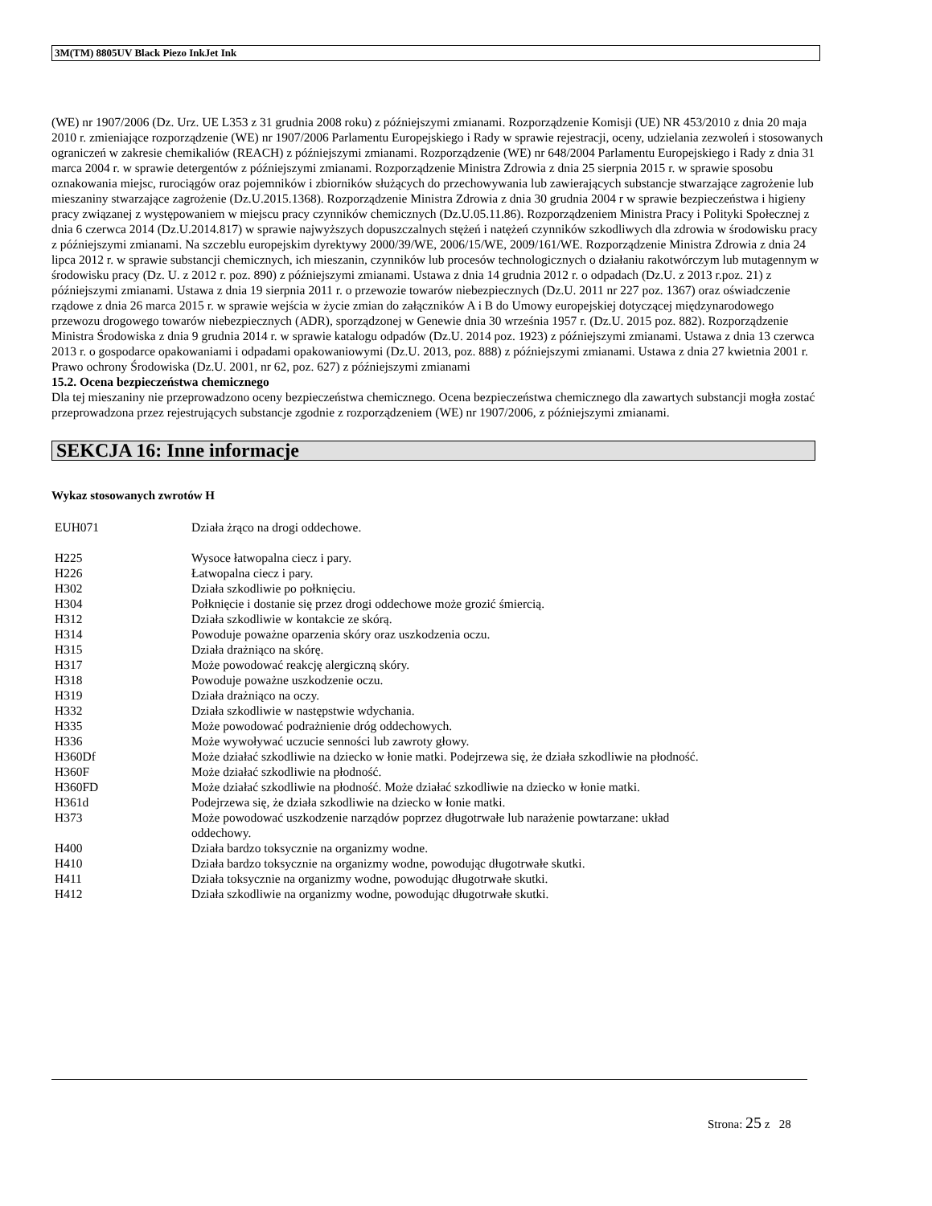3M(TM) 8805UV Black Piezo InkJet Ink
(WE) nr 1907/2006 (Dz. Urz. UE L353 z 31 grudnia 2008 roku) z późniejszymi zmianami. Rozporządzenie Komisji (UE) NR 453/2010 z dnia 20 maja 2010 r. zmieniające rozporządzenie (WE) nr 1907/2006 Parlamentu Europejskiego i Rady w sprawie rejestracji, oceny, udzielania zezwoleń i stosowanych ograniczeń w zakresie chemikaliów (REACH) z późniejszymi zmianami. Rozporządzenie (WE) nr 648/2004 Parlamentu Europejskiego i Rady z dnia 31 marca 2004 r. w sprawie detergentów z późniejszymi zmianami. Rozporządzenie Ministra Zdrowia z dnia 25 sierpnia 2015 r. w sprawie sposobu oznakowania miejsc, rurociągów oraz pojemników i zbiorników służących do przechowywania lub zawierających substancje stwarzające zagrożenie lub mieszaniny stwarzające zagrożenie (Dz.U.2015.1368). Rozporządzenie Ministra Zdrowia z dnia 30 grudnia 2004 r w sprawie bezpieczeństwa i higieny pracy związanej z występowaniem w miejscu pracy czynników chemicznych (Dz.U.05.11.86). Rozporządzeniem Ministra Pracy i Polityki Społecznej z dnia 6 czerwca 2014 (Dz.U.2014.817) w sprawie najwyższych dopuszczalnych stężeń i natężeń czynników szkodliwych dla zdrowia w środowisku pracy z późniejszymi zmianami. Na szczeblu europejskim dyrektywy 2000/39/WE, 2006/15/WE, 2009/161/WE. Rozporządzenie Ministra Zdrowia z dnia 24 lipca 2012 r. w sprawie substancji chemicznych, ich mieszanin, czynników lub procesów technologicznych o działaniu rakotwórczym lub mutagennym w środowisku pracy (Dz. U. z 2012 r. poz. 890) z późniejszymi zmianami. Ustawa z dnia 14 grudnia 2012 r. o odpadach (Dz.U. z 2013 r.poz. 21) z późniejszymi zmianami. Ustawa z dnia 19 sierpnia 2011 r. o przewozie towarów niebezpiecznych (Dz.U. 2011 nr 227 poz. 1367) oraz oświadczenie rządowe z dnia 26 marca 2015 r. w sprawie wejścia w życie zmian do załączników A i B do Umowy europejskiej dotyczącej międzynarodowego przewozu drogowego towarów niebezpiecznych (ADR), sporządzonej w Genewie dnia 30 września 1957 r. (Dz.U. 2015 poz. 882). Rozporządzenie Ministra Środowiska z dnia 9 grudnia 2014 r. w sprawie katalogu odpadów (Dz.U. 2014 poz. 1923) z późniejszymi zmianami. Ustawa z dnia 13 czerwca 2013 r. o gospodarce opakowaniami i odpadami opakowaniowymi (Dz.U. 2013, poz. 888) z późniejszymi zmianami. Ustawa z dnia 27 kwietnia 2001 r. Prawo ochrony Środowiska (Dz.U. 2001, nr 62, poz. 627) z późniejszymi zmianami
15.2. Ocena bezpieczeństwa chemicznego
Dla tej mieszaniny nie przeprowadzono oceny bezpieczeństwa chemicznego. Ocena bezpieczeństwa chemicznego dla zawartych substancji mogła zostać przeprowadzona przez rejestrujących substancje zgodnie z rozporządzeniem (WE) nr 1907/2006, z późniejszymi zmianami.
SEKCJA 16: Inne informacje
Wykaz stosowanych zwrotów H
| EUH071 | Działa żrąco na drogi oddechowe. |
| H225 | Wysoce łatwopalna ciecz i pary. |
| H226 | Łatwopalna ciecz i pary. |
| H302 | Działa szkodliwie po połknięciu. |
| H304 | Połknięcie i dostanie się przez drogi oddechowe może grozić śmiercią. |
| H312 | Działa szkodliwie w kontakcie ze skórą. |
| H314 | Powoduje poważne oparzenia skóry oraz uszkodzenia oczu. |
| H315 | Działa drażniąco na skórę. |
| H317 | Może powodować reakcję alergiczną skóry. |
| H318 | Powoduje poważne uszkodzenie oczu. |
| H319 | Działa drażniąco na oczy. |
| H332 | Działa szkodliwie w następstwie wdychania. |
| H335 | Może powodować podrażnienie dróg oddechowych. |
| H336 | Może wywoływać uczucie senności lub zawroty głowy. |
| H360Df | Może działać szkodliwie na dziecko w łonie matki. Podejrzewa się, że działa szkodliwie na płodność. |
| H360F | Może działać szkodliwie na płodność. |
| H360FD | Może działać szkodliwie na płodność. Może działać szkodliwie na dziecko w łonie matki. |
| H361d | Podejrzewa się, że działa szkodliwie na dziecko w łonie matki. |
| H373 | Może powodować uszkodzenie narządów poprzez długotrwałe lub narażenie powtarzane: układ oddechowy. |
| H400 | Działa bardzo toksycznie na organizmy wodne. |
| H410 | Działa bardzo toksycznie na organizmy wodne, powodując długotrwałe skutki. |
| H411 | Działa toksycznie na organizmy wodne, powodując długotrwałe skutki. |
| H412 | Działa szkodliwie na organizmy wodne, powodując długotrwałe skutki. |
Strona: 25 z 28